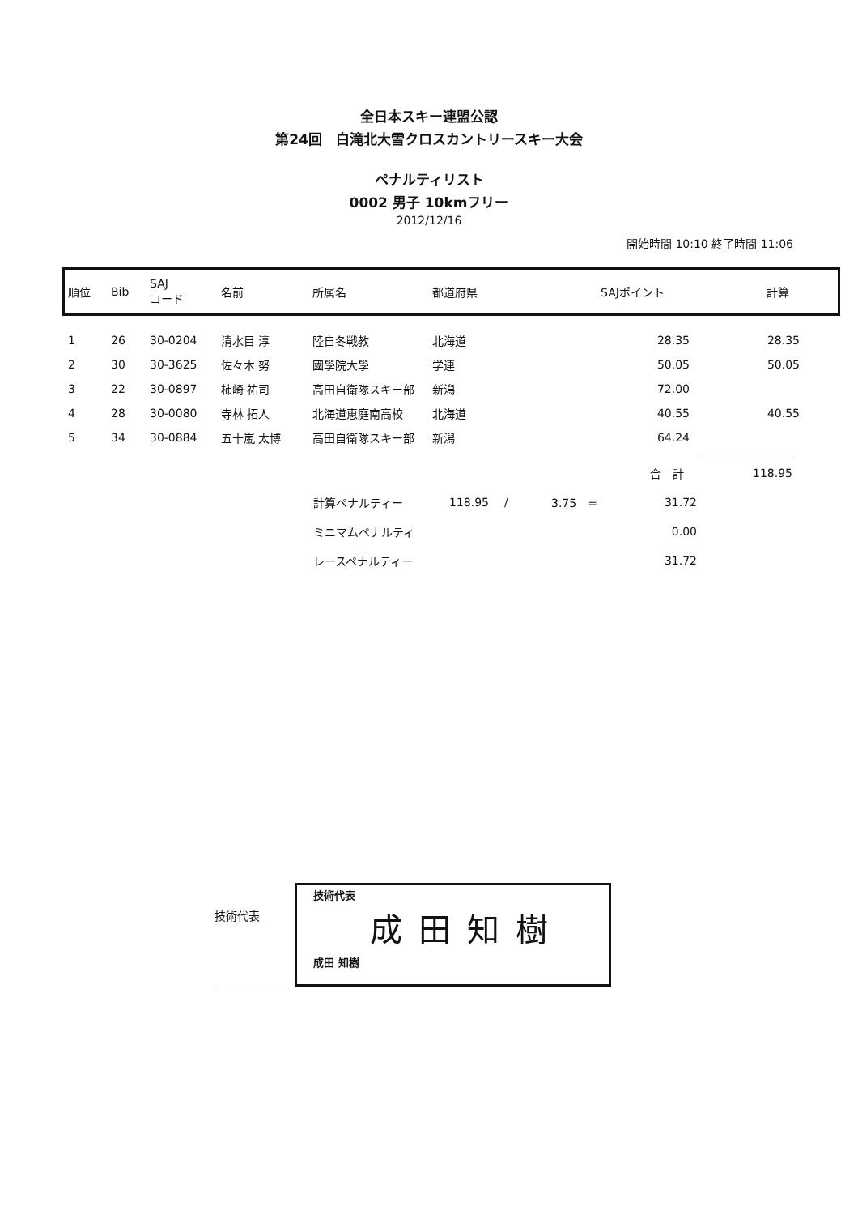全日本スキー連盟公認
第24回　白滝北大雪クロスカントリースキー大会
ペナルティリスト
0002 男子 10kmフリー
2012/12/16
開始時間 10:10 終了時間 11:06
| 順位 | Bib | SAJ コード | 名前 | 所属名 | 都道府県 | SAJポイント | 計算 |
| --- | --- | --- | --- | --- | --- | --- | --- |
| 1 | 26 | 30-0204 | 清水目 淳 | 陸自冬戦教 | 北海道 | 28.35 | 28.35 |
| 2 | 30 | 30-3625 | 佐々木 努 | 國學院大學 | 学連 | 50.05 | 50.05 |
| 3 | 22 | 30-0897 | 柿崎 祐司 | 高田自衛隊スキー部 | 新潟 | 72.00 | |
| 4 | 28 | 30-0080 | 寺林 拓人 | 北海道恵庭南高校 | 北海道 | 40.55 | 40.55 |
| 5 | 34 | 30-0884 | 五十嵐 太博 | 高田自衛隊スキー部 | 新潟 | 64.24 | |
| 合 計 | | | | | 118.95 |
| 計算ペナルティー | 118.95 | / | 3.75 = | 31.72 | |
| ミニマムペナルティ | | | | 0.00 | |
| レースペナルティー | | | | 31.72 | |
技術代表
技術代表
成田知樹
成田 知樹